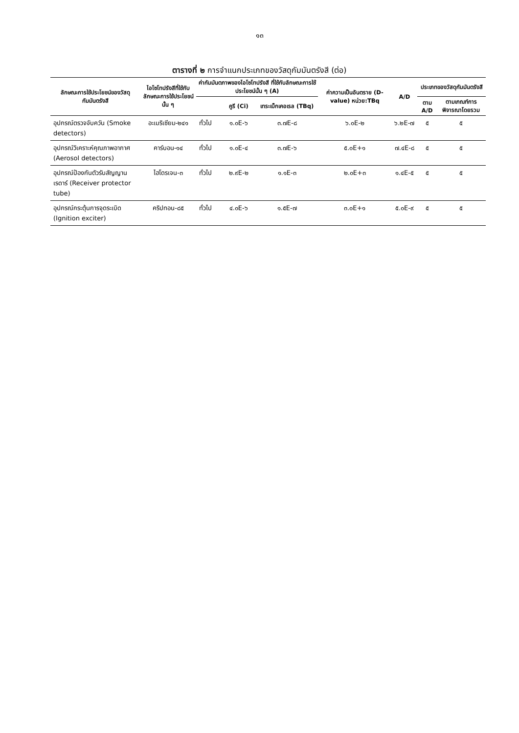๑๓
ตารางที่ ๒ การจำแนกประเภทของวัสดุกัมมันตรังสี (ต่อ)
| ลักษณะการใช้ประโยชน์ของวัสดุกัมมันตรังสี | ไอโซโทปรังสีที่ใช้กับลักษณะการใช้ประโยชน์นั้น ๆ | ค่ากัมมันตภาพของไอโซโทปรังสี ที่ใช้กับลักษณะการใช้ประโยชน์นั้น ๆ (A) | | | ค่าความเป็นอันตราย (D-value) หน่วย:TBq | A/D | ประเภทของวัสดุกัมมันตรังสี | |
| --- | --- | --- | --- | --- | --- | --- | --- | --- |
| | | | คูรี (Ci) | เทระเบ็กเคอเรล (TBq) | | | ตาม A/D | ตามเกณฑ์การพิจารณาโดยรวม |
| อุปกรณ์ตรวจจับควัน (Smoke detectors) | อะเมริเซียม-๒๔๑ | ทั่วไป | ๑.๐E-๖ | ๓.๗E-๘ | ๖.๐E-๒ | ๖.๒E-๗ | ๕ | ๕ |
| อุปกรณ์วิเคราะห์คุณภาพอากาศ (Aerosol detectors) | คาร์บอน-๑๔ | ทั่วไป | ๑.๐E-๔ | ๓.๗E-๖ | ๕.๐E+๑ | ๗.๔E-๘ | ๕ | ๕ |
| อุปกรณ์ป้องกันตัวรับสัญญานเรดาร์ (Receiver protector tube) | ไฮโดรเจน-๓ | ทั่วไป | ๒.๙E-๒ | ๑.๑E-๓ | ๒.๐E+๓ | ๑.๔E-๕ | ๕ | ๕ |
| อุปกรณ์กระตุ้นการจุดระเบิด (Ignition exciter) | คริปทอน-๘๕ | ทั่วไป | ๔.๐E-๖ | ๑.๕E-๗ | ๓.๐E+๑ | ๕.๐E-๙ | ๕ | ๕ |